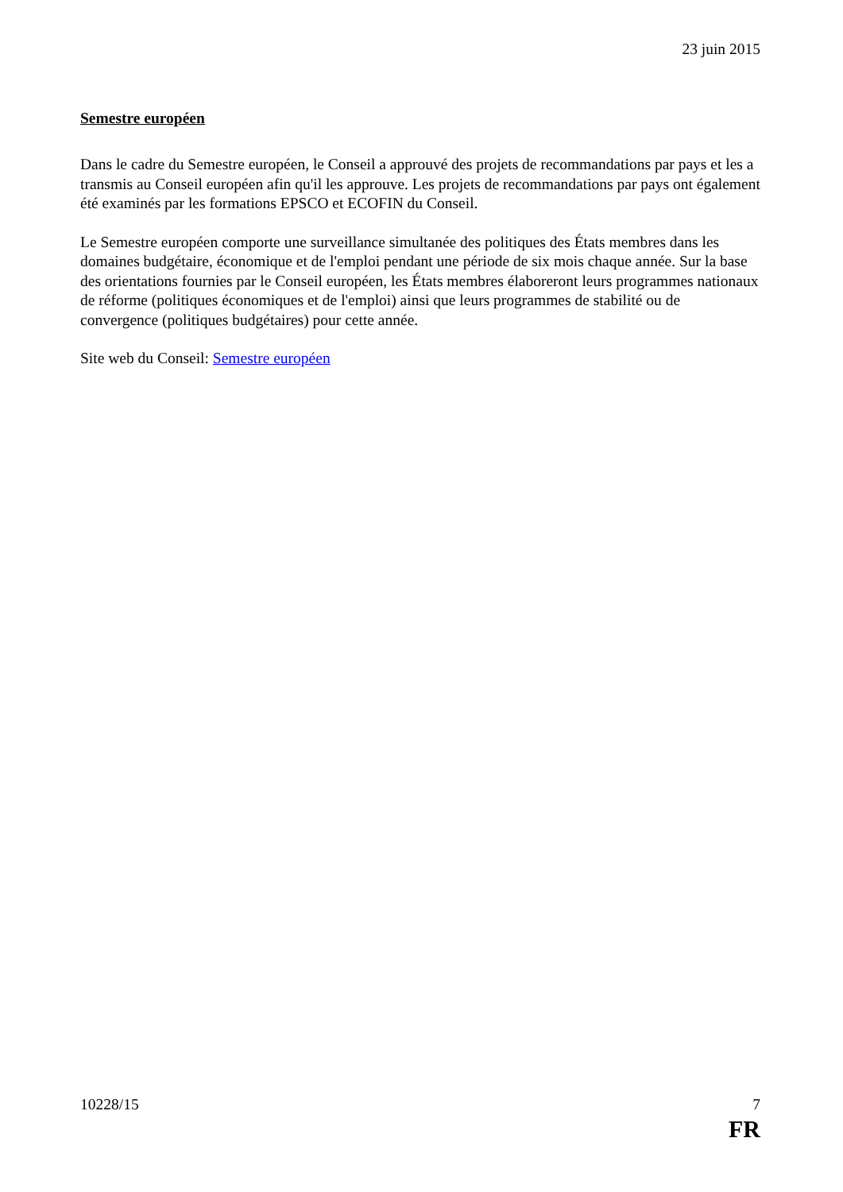23 juin 2015
Semestre européen
Dans le cadre du Semestre européen, le Conseil a approuvé des projets de recommandations par pays et les a transmis au Conseil européen afin qu'il les approuve. Les projets de recommandations par pays ont également été examinés par les formations EPSCO et ECOFIN du Conseil.
Le Semestre européen comporte une surveillance simultanée des politiques des États membres dans les domaines budgétaire, économique et de l'emploi pendant une période de six mois chaque année. Sur la base des orientations fournies par le Conseil européen, les États membres élaboreront leurs programmes nationaux de réforme (politiques économiques et de l'emploi) ainsi que leurs programmes de stabilité ou de convergence (politiques budgétaires) pour cette année.
Site web du Conseil: Semestre européen
10228/15 7
FR